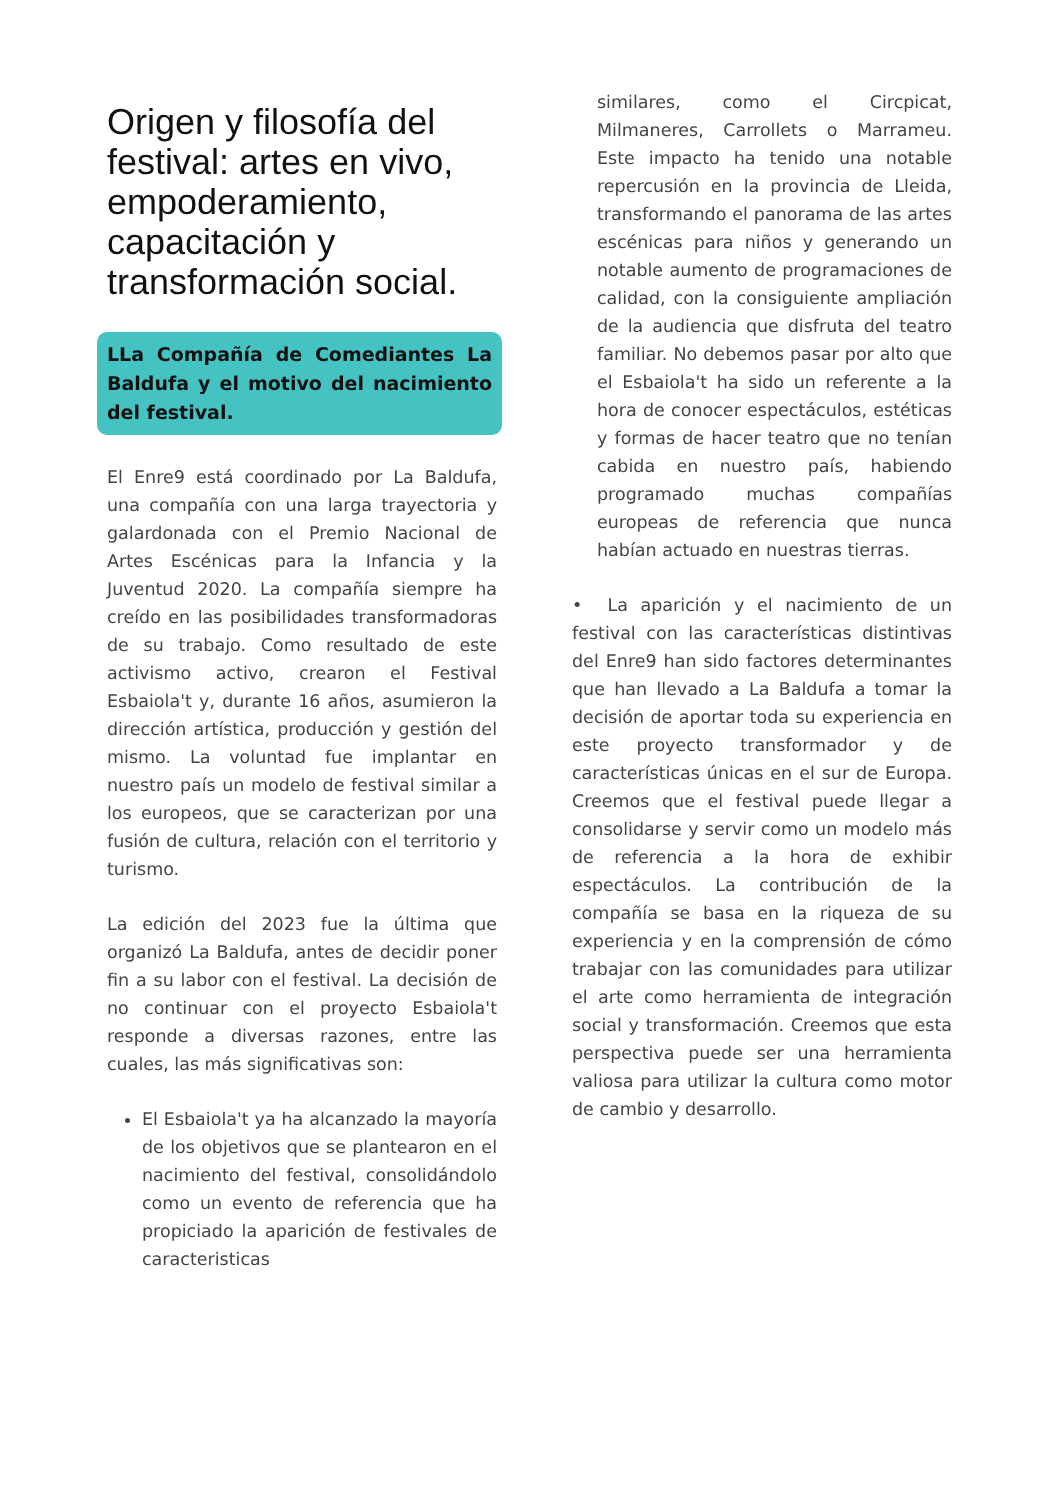Origen y filosofía del festival: artes en vivo, empoderamiento, capacitación y transformación social.
LLa Compañía de Comediantes La Baldufa y el motivo del nacimiento del festival.
El Enre9 está coordinado por La Baldufa, una compañía con una larga trayectoria y galardonada con el Premio Nacional de Artes Escénicas para la Infancia y la Juventud 2020. La compañía siempre ha creído en las posibilidades transformadoras de su trabajo. Como resultado de este activismo activo, crearon el Festival Esbaiola't y, durante 16 años, asumieron la dirección artística, producción y gestión del mismo. La voluntad fue implantar en nuestro país un modelo de festival similar a los europeos, que se caracterizan por una fusión de cultura, relación con el territorio y turismo.
La edición del 2023 fue la última que organizó La Baldufa, antes de decidir poner fin a su labor con el festival. La decisión de no continuar con el proyecto Esbaiola't responde a diversas razones, entre las cuales, las más significativas son:
El Esbaiola't ya ha alcanzado la mayoría de los objetivos que se plantearon en el nacimiento del festival, consolidándolo como un evento de referencia que ha propiciado la aparición de festivales de caracteristicas
similares, como el Circpicat, Milmaneres, Carrollets o Marrameu. Este impacto ha tenido una notable repercusión en la provincia de Lleida, transformando el panorama de las artes escénicas para niños y generando un notable aumento de programaciones de calidad, con la consiguiente ampliación de la audiencia que disfruta del teatro familiar. No debemos pasar por alto que el Esbaiola't ha sido un referente a la hora de conocer espectáculos, estéticas y formas de hacer teatro que no tenían cabida en nuestro país, habiendo programado muchas compañías europeas de referencia que nunca habían actuado en nuestras tierras.
• La aparición y el nacimiento de un festival con las características distintivas del Enre9 han sido factores determinantes que han llevado a La Baldufa a tomar la decisión de aportar toda su experiencia en este proyecto transformador y de características únicas en el sur de Europa. Creemos que el festival puede llegar a consolidarse y servir como un modelo más de referencia a la hora de exhibir espectáculos. La contribución de la compañía se basa en la riqueza de su experiencia y en la comprensión de cómo trabajar con las comunidades para utilizar el arte como herramienta de integración social y transformación. Creemos que esta perspectiva puede ser una herramienta valiosa para utilizar la cultura como motor de cambio y desarrollo.